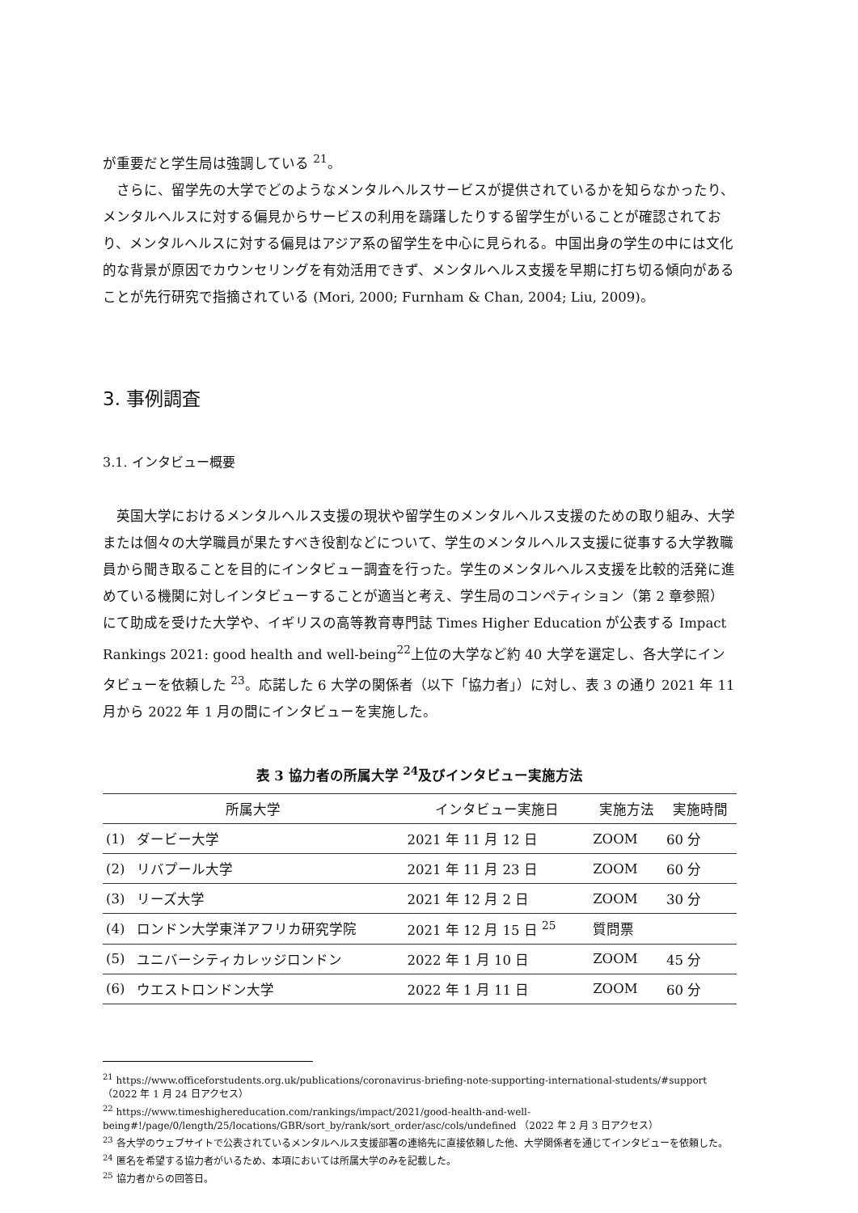が重要だと学生局は強調している <sup>21</sup>。
さらに、留学先の大学でどのようなメンタルヘルスサービスが提供されているかを知らなかったり、メンタルヘルスに対する偏見からサービスの利用を躊躇したりする留学生がいることが確認されており、メンタルヘルスに対する偏見はアジア系の留学生を中心に見られる。中国出身の学生の中には文化的な背景が原因でカウンセリングを有効活用できず、メンタルヘルス支援を早期に打ち切る傾向があることが先行研究で指摘されている (Mori, 2000; Furnham & Chan, 2004; Liu, 2009)。
3. 事例調査
3.1. インタビュー概要
英国大学におけるメンタルヘルス支援の現状や留学生のメンタルヘルス支援のための取り組み、大学または個々の大学職員が果たすべき役割などについて、学生のメンタルヘルス支援に従事する大学教職員から聞き取ることを目的にインタビュー調査を行った。学生のメンタルヘルス支援を比較的活発に進めている機関に対しインタビューすることが適当と考え、学生局のコンペティション（第 2 章参照）にて助成を受けた大学や、イギリスの高等教育専門誌 Times Higher Education が公表する Impact Rankings 2021: good health and well-being<sup>22</sup>上位の大学など約 40 大学を選定し、各大学にインタビューを依頼した <sup>23</sup>。応諾した 6 大学の関係者（以下「協力者」）に対し、表 3 の通り 2021 年 11 月から 2022 年 1 月の間にインタビューを実施した。
表 3 協力者の所属大学 <sup>24</sup>及びインタビュー実施方法
| 所属大学 | | インタビュー実施日 | 実施方法 | 実施時間 |
| --- | --- | --- | --- | --- |
| (1) | ダービー大学 | 2021 年 11 月 12 日 | ZOOM | 60 分 |
| (2) | リバプール大学 | 2021 年 11 月 23 日 | ZOOM | 60 分 |
| (3) | リーズ大学 | 2021 年 12 月 2 日 | ZOOM | 30 分 |
| (4) | ロンドン大学東洋アフリカ研究学院 | 2021 年 12 月 15 日 <sup>25</sup> | 質問票 | |
| (5) | ユニバーシティカレッジロンドン | 2022 年 1 月 10 日 | ZOOM | 45 分 |
| (6) | ウエストロンドン大学 | 2022 年 1 月 11 日 | ZOOM | 60 分 |
<sup>21</sup> https://www.officeforstudents.org.uk/publications/coronavirus-briefing-note-supporting-international-students/#support （2022 年 1 月 24 日アクセス）
<sup>22</sup> https://www.timeshighereducation.com/rankings/impact/2021/good-health-and-well-being#!/page/0/length/25/locations/GBR/sort_by/rank/sort_order/asc/cols/undefined （2022 年 2 月 3 日アクセス）
<sup>23</sup> 各大学のウェブサイトで公表されているメンタルヘルス支援部署の連絡先に直接依頼した他、大学関係者を通じてインタビューを依頼した。
<sup>24</sup> 匿名を希望する協力者がいるため、本項においては所属大学のみを記載した。
<sup>25</sup> 協力者からの回答日。